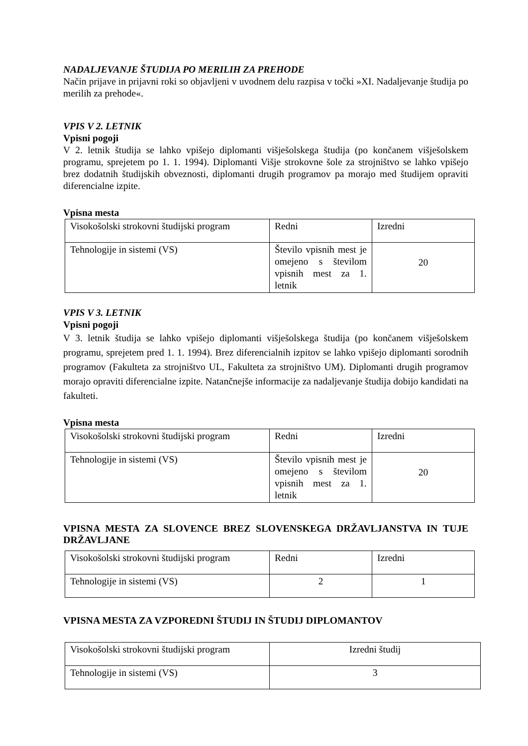NADALJEVANJE ŠTUDIJA PO MERILIH ZA PREHODE
Način prijave in prijavni roki so objavljeni v uvodnem delu razpisa v točki »XI. Nadaljevanje študija po merilih za prehode«.
VPIS V 2. LETNIK
Vpisni pogoji
V 2. letnik študija se lahko vpišejo diplomanti višješolskega študija (po končanem višješolskem programu, sprejetem po 1. 1. 1994). Diplomanti Višje strokovne šole za strojništvo se lahko vpišejo brez dodatnih študijskih obveznosti, diplomanti drugih programov pa morajo med študijem opraviti diferencialne izpite.
Vpisna mesta
| Visokošolski strokovni študijski program | Redni | Izredni |
| Tehnologije in sistemi (VS) | Število vpisnih mest je omejeno s številom vpisnih mest za 1. letnik | 20 |
VPIS V 3. LETNIK
Vpisni pogoji
V 3. letnik študija se lahko vpišejo diplomanti višješolskega študija (po končanem višješolskem programu, sprejetem pred 1. 1. 1994). Brez diferencialnih izpitov se lahko vpišejo diplomanti sorodnih programov (Fakulteta za strojništvo UL, Fakulteta za strojništvo UM). Diplomanti drugih programov morajo opraviti diferencialne izpite. Natančnejše informacije za nadaljevanje študija dobijo kandidati na fakulteti.
Vpisna mesta
| Visokošolski strokovni študijski program | Redni | Izredni |
| Tehnologije in sistemi (VS) | Število vpisnih mest je omejeno s številom vpisnih mest za 1. letnik | 20 |
VPISNA MESTA ZA SLOVENCE BREZ SLOVENSKEGA DRŽAVLJANSTVA IN TUJE DRŽAVLJANE
| Visokošolski strokovni študijski program | Redni | Izredni |
| Tehnologije in sistemi (VS) | 2 | 1 |
VPISNA MESTA ZA VZPOREDNI ŠTUDIJ IN ŠTUDIJ DIPLOMANTOV
| Visokošolski strokovni študijski program | Izredni študij |
| Tehnologije in sistemi (VS) | 3 |